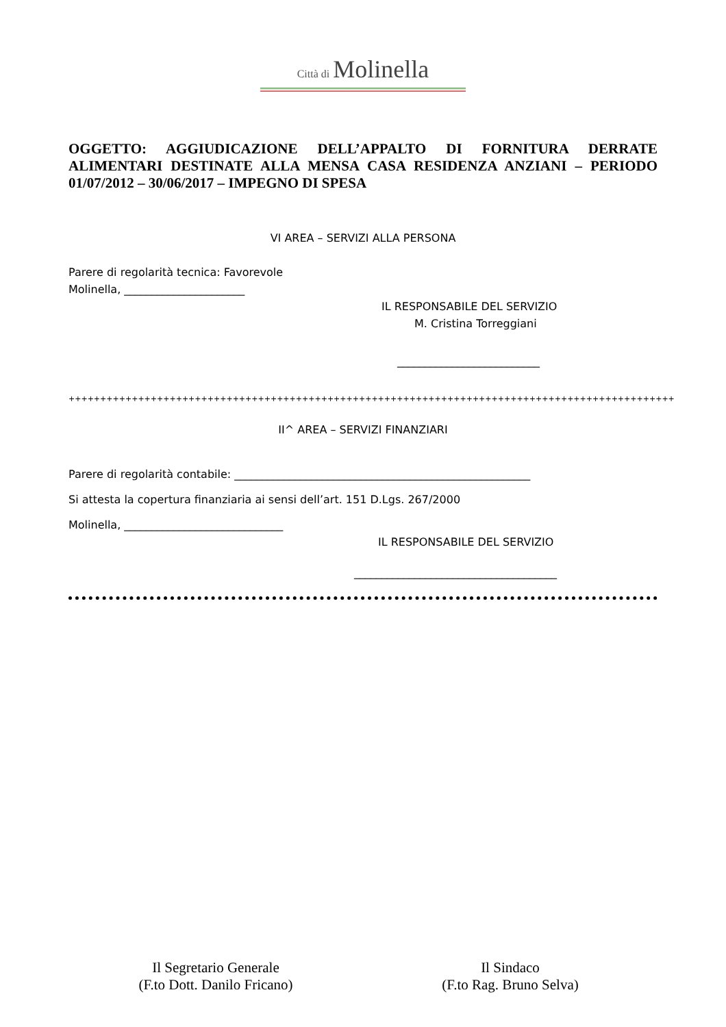Città di Molinella
OGGETTO: AGGIUDICAZIONE DELL’APPALTO DI FORNITURA DERRATE ALIMENTARI DESTINATE ALLA MENSA CASA RESIDENZA ANZIANI – PERIODO 01/07/2012 – 30/06/2017 – IMPEGNO DI SPESA
VI AREA – SERVIZI ALLA PERSONA
Parere di regolarità tecnica: Favorevole
Molinella, ______________________
IL RESPONSABILE DEL SERVIZIO
M. Cristina Torreggiani
__________________________
++++++++++++++++++++++++++++++++++++++++++++++++++++++++++++++++++++++++++++++++++++++++++++++++
II^ AREA – SERVIZI FINANZIARI
Parere di regolarità contabile: ______________________________________________________
Si attesta la copertura finanziaria ai sensi dell’art. 151 D.Lgs. 267/2000
Molinella, _____________________________
IL RESPONSABILE DEL SERVIZIO
_____________________________________
Il Segretario Generale
(F.to Dott. Danilo Fricano)
Il Sindaco
(F.to Rag. Bruno Selva)